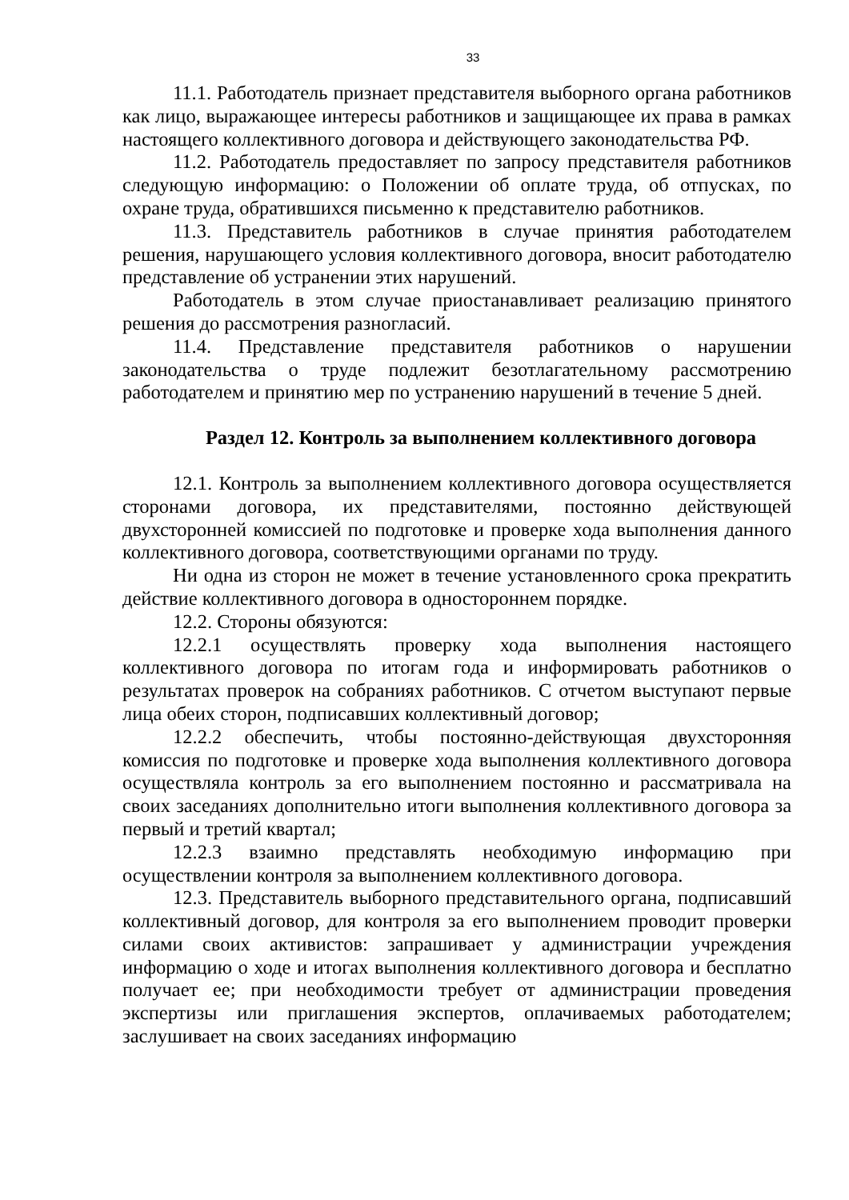33
11.1. Работодатель признает представителя выборного органа работников как лицо, выражающее интересы работников и защищающее их права в рамках настоящего коллективного договора и действующего законодательства РФ.
11.2. Работодатель предоставляет по запросу представителя работников следующую информацию: о Положении об оплате труда, об отпусках, по охране труда, обратившихся письменно к представителю работников.
11.3. Представитель работников в случае принятия работодателем решения, нарушающего условия коллективного договора, вносит работодателю представление об устранении этих нарушений.
Работодатель в этом случае приостанавливает реализацию принятого решения до рассмотрения разногласий.
11.4. Представление представителя работников о нарушении законодательства о труде подлежит безотлагательному рассмотрению работодателем и принятию мер по устранению нарушений в течение 5 дней.
Раздел 12. Контроль за выполнением коллективного договора
12.1. Контроль за выполнением коллективного договора осуществляется сторонами договора, их представителями, постоянно действующей двухсторонней комиссией по подготовке и проверке хода выполнения данного коллективного договора, соответствующими органами по труду.
Ни одна из сторон не может в течение установленного срока прекратить действие коллективного договора в одностороннем порядке.
12.2. Стороны обязуются:
12.2.1 осуществлять проверку хода выполнения настоящего коллективного договора по итогам года и информировать работников о результатах проверок на собраниях работников. С отчетом выступают первые лица обеих сторон, подписавших коллективный договор;
12.2.2 обеспечить, чтобы постоянно-действующая двухсторонняя комиссия по подготовке и проверке хода выполнения коллективного договора осуществляла контроль за его выполнением постоянно и рассматривала на своих заседаниях дополнительно итоги выполнения коллективного договора за первый и третий квартал;
12.2.3 взаимно представлять необходимую информацию при осуществлении контроля за выполнением коллективного договора.
12.3. Представитель выборного представительного органа, подписавший коллективный договор, для контроля за его выполнением проводит проверки силами своих активистов: запрашивает у администрации учреждения информацию о ходе и итогах выполнения коллективного договора и бесплатно получает ее; при необходимости требует от администрации проведения экспертизы или приглашения экспертов, оплачиваемых работодателем; заслушивает на своих заседаниях информацию